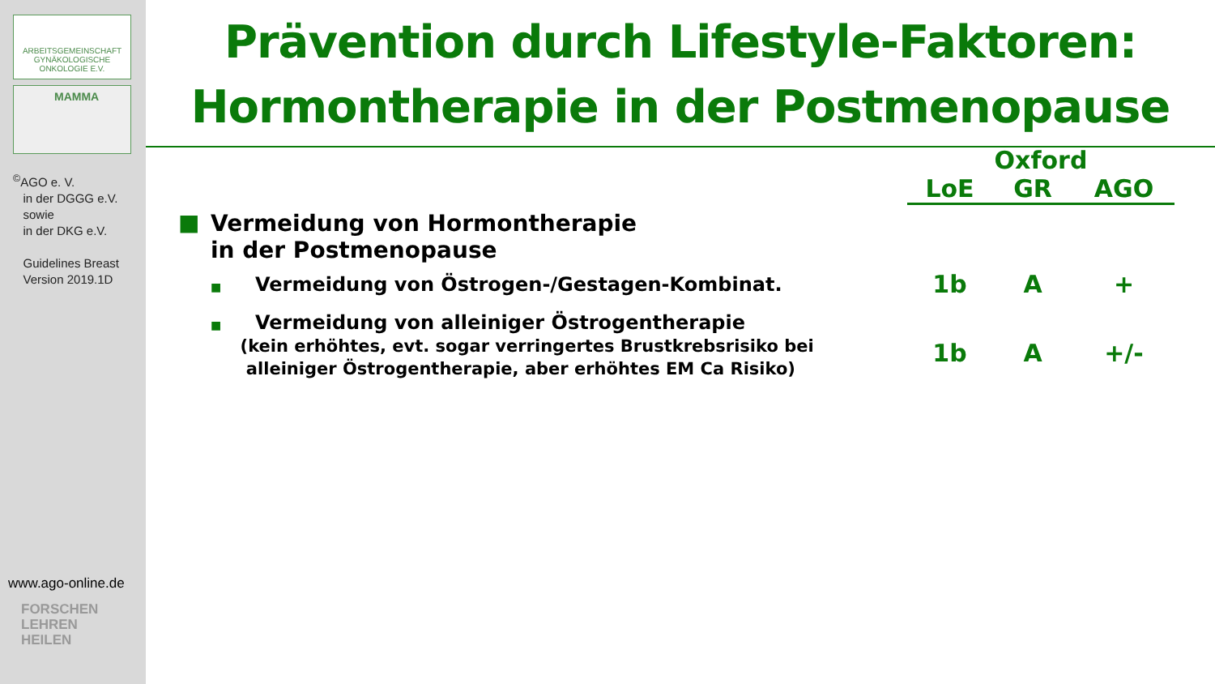ARBEITSGEMEINSCHAFT
GYNÄKOLOGISCHE
ONKOLOGIE E.V.
MAMMA
<sup>©</sup>AGO e. V.
in der DGGG e.V.
sowie
in der DKG e.V.
Guidelines Breast
Version 2019.1D
www.ago-online.de
FORSCHEN
LEHREN
HEILEN
Prävention durch Lifestyle-Faktoren:
Hormontherapie in der Postmenopause
| | | Oxford | | |
| --- | --- | --- | --- | --- |
| | | LoE | GR | AGO |
| ■ | Vermeidung von Hormontherapie in der Postmenopause | | | |
| | ■ Vermeidung von Östrogen-/Gestagen-Kombinat. | 1b | A | + |
| | ■ Vermeidung von alleiniger Östrogentherapie (kein erhöhtes, evt. sogar verringertes Brustkrebsrisiko bei alleiniger Östrogentherapie, aber erhöhtes EM Ca Risiko) | 1b | A | +/- |